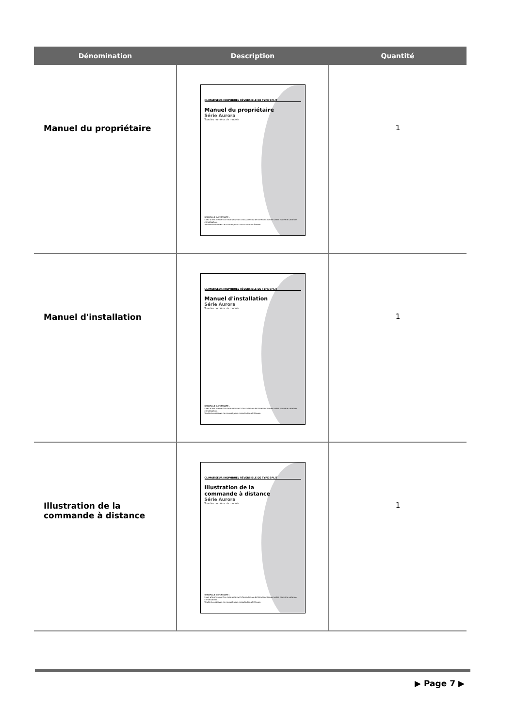| Dénomination | Description | Quantité |
| --- | --- | --- |
| Manuel du propriétaire | CLIMATISEUR INDIVIDUEL RÉVERSIBLE DE TYPE SPLIT Manuel du propriétaire Série Aurora Tous les numéros de modèle REMARQUE IMPORTANTE : Lisez attentivement ce manuel avant d'installer ou de faire fonctionner votre nouvelle unité de climatisation. Veuillez conserver ce manuel pour consultation ultérieure. | 1 |
| Manuel d'installation | CLIMATISEUR INDIVIDUEL RÉVERSIBLE DE TYPE SPLIT Manuel d'installation Série Aurora Tous les numéros de modèle REMARQUE IMPORTANTE : Lisez attentivement ce manuel avant d'installer ou de faire fonctionner votre nouvelle unité de climatisation. Veuillez conserver ce manuel pour consultation ultérieure. | 1 |
| Illustration de la commande à distance | CLIMATISEUR INDIVIDUEL RÉVERSIBLE DE TYPE SPLIT Illustration de la commande à distance Série Aurora Tous les numéros de modèle REMARQUE IMPORTANTE : Lisez attentivement ce manuel avant d'installer ou de faire fonctionner votre nouvelle unité de climatisation. Veuillez conserver ce manuel pour consultation ultérieure. | 1 |
▶ Page 7 ▶